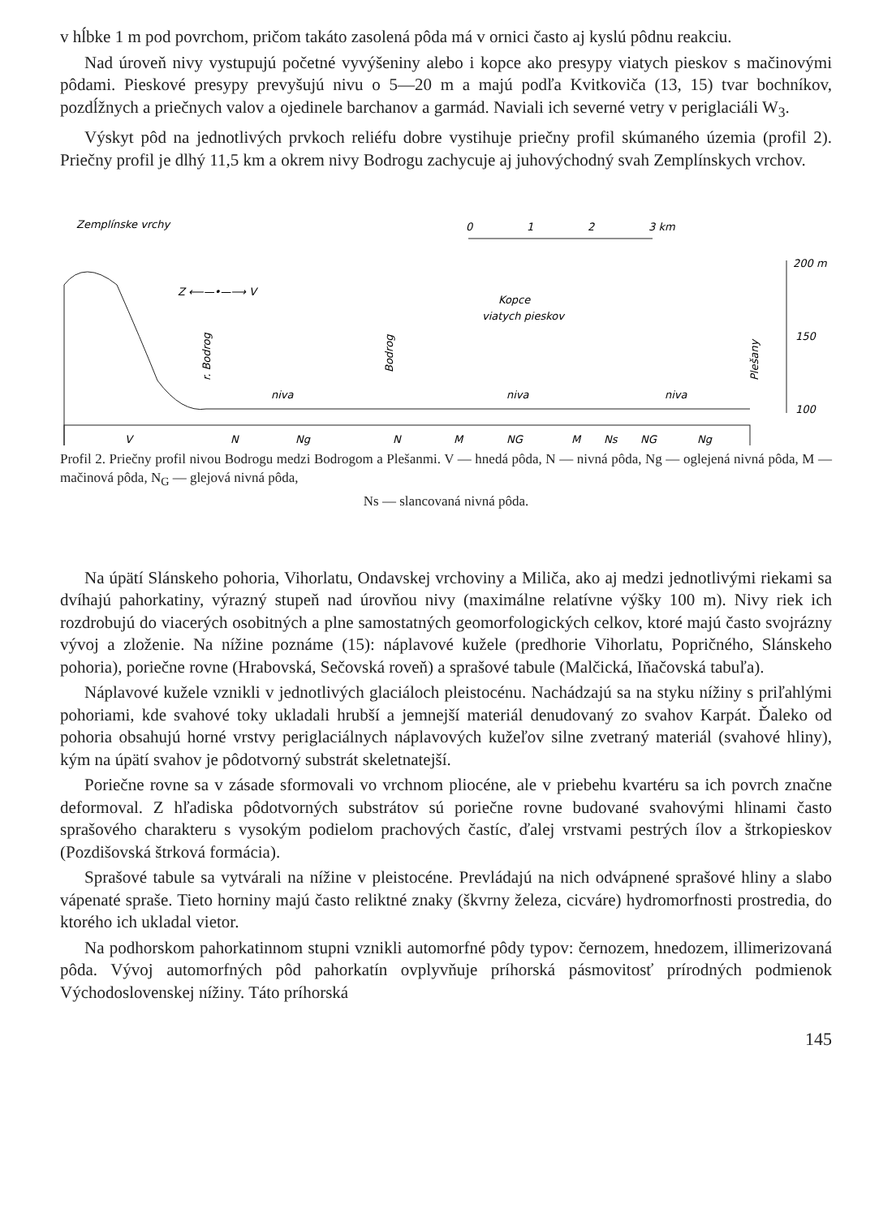v hĺbke 1 m pod povrchom, pričom takáto zasolená pôda má v ornici často aj kyslú pôdnu reakciu.
Nad úroveň nivy vystupujú početné vyvýšeniny alebo i kopce ako presypy viatych pieskov s mačinovými pôdami. Pieskové presypy prevyšujú nivu o 5—20 m a majú podľa Kvitkoviča (13, 15) tvar bochníkov, pozdĺžnych a priečnych valov a ojedinele barchanov a garmád. Naviali ich severné vetry v periglaciáli W<sub>3</sub>.
Výskyt pôd na jednotlivých prvkoch reliéfu dobre vystihuje priečny profil skúmaného územia (profil 2). Priečny profil je dlhý 11,5 km a okrem nivy Bodrogu zachycuje aj juhovýchodný svah Zemplínskych vrchov.
Zemplínske vrchy
0
1
2
3 km
200 m
150
100
Z ⟵—•—⟶ V
Kopce
viatych pieskov
niva
niva
niva
V
N
Ng
N
M
NG
M
Ns
NG
Ng
r. Bodrog
Bodrog
Plešany
Profil 2. Priečny profil nivou Bodrogu medzi Bodrogom a Plešanmi. V — hnedá pôda, N — nivná pôda, Ng — oglejená nivná pôda, M — mačinová pôda, N<sub>G</sub> — glejová nivná pôda,
Ns — slancovaná nivná pôda.
Na úpätí Slánskeho pohoria, Vihorlatu, Ondavskej vrchoviny a Miliča, ako aj medzi jednotlivými riekami sa dvíhajú pahorkatiny, výrazný stupeň nad úrovňou nivy (maximálne relatívne výšky 100 m). Nivy riek ich rozdrobujú do viacerých osobitných a plne samostatných geomorfologických celkov, ktoré majú často svojrázny vývoj a zloženie. Na nížine poznáme (15): náplavové kužele (predhorie Vihorlatu, Popričného, Slánskeho pohoria), poriečne rovne (Hrabovská, Sečovská roveň) a sprašové tabule (Malčická, Iňačovská tabuľa).
Náplavové kužele vznikli v jednotlivých glaciáloch pleistocénu. Nachádzajú sa na styku nížiny s priľahlými pohoriami, kde svahové toky ukladali hrubší a jemnejší materiál denudovaný zo svahov Karpát. Ďaleko od pohoria obsahujú horné vrstvy periglaciálnych náplavových kužeľov silne zvetraný materiál (svahové hliny), kým na úpätí svahov je pôdotvorný substrát skeletnatejší.
Poriečne rovne sa v zásade sformovali vo vrchnom pliocéne, ale v priebehu kvartéru sa ich povrch značne deformoval. Z hľadiska pôdotvorných substrátov sú poriečne rovne budované svahovými hlinami často sprašového charakteru s vysokým podielom prachových častíc, ďalej vrstvami pestrých ílov a štrkopieskov (Pozdišovská štrková formácia).
Sprašové tabule sa vytvárali na nížine v pleistocéne. Prevládajú na nich odvápnené sprašové hliny a slabo vápenaté spraše. Tieto horniny majú často reliktné znaky (škvrny železa, cicváre) hydromorfnosti prostredia, do ktorého ich ukladal vietor.
Na podhorskom pahorkatinnom stupni vznikli automorfné pôdy typov: černozem, hnedozem, illimerizovaná pôda. Vývoj automorfných pôd pahorkatín ovplyvňuje príhorská pásmovitosť prírodných podmienok Východoslovenskej nížiny. Táto príhorská
145